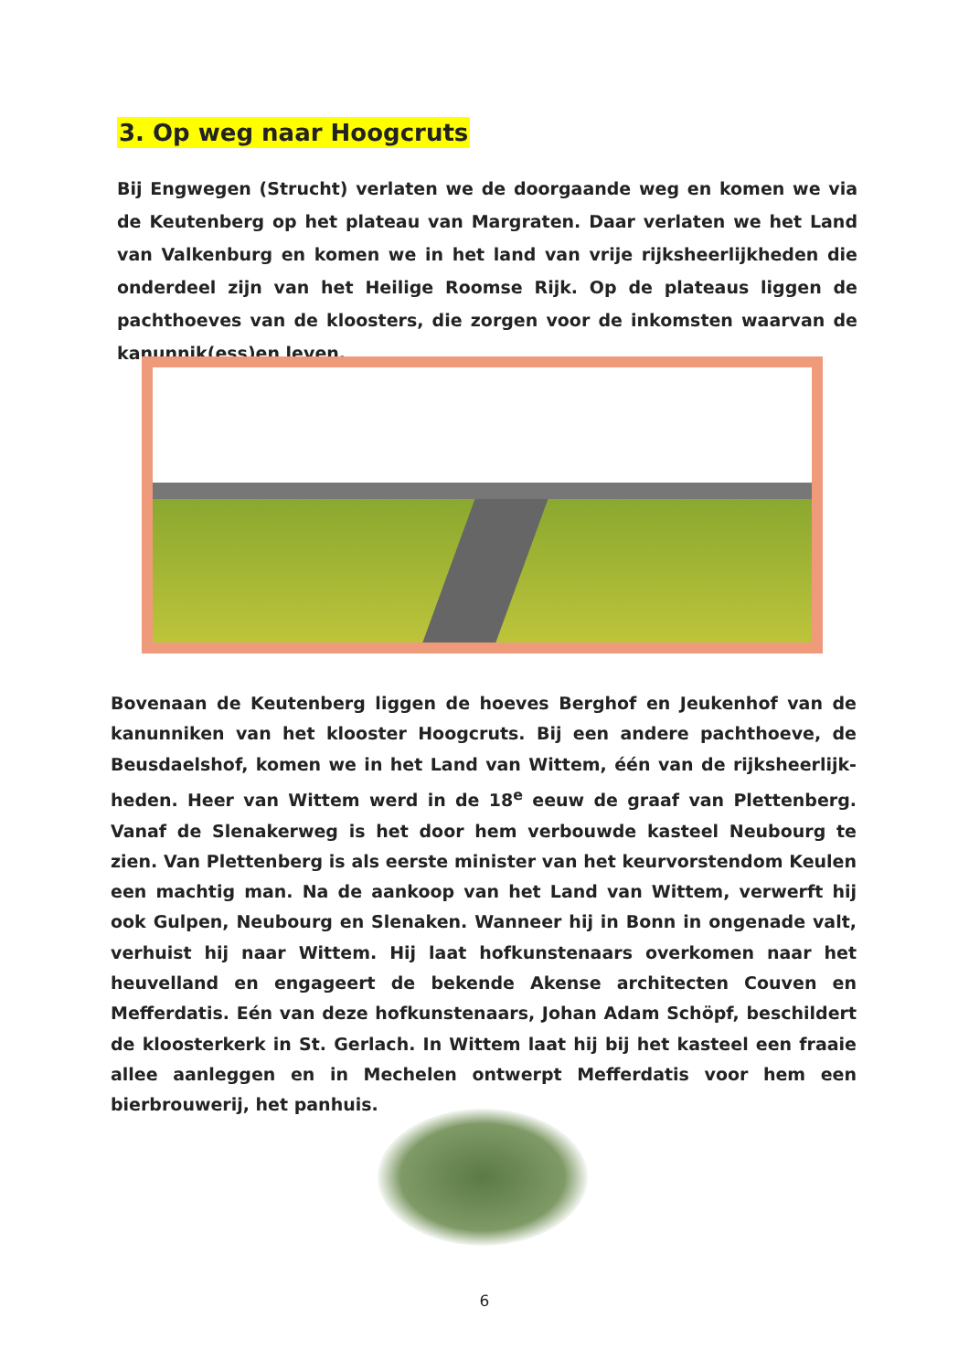3. Op weg naar Hoogcruts
Bij Engwegen (Strucht) verlaten we de doorgaande weg en komen we via de Keutenberg op het plateau van Margraten. Daar verlaten we het Land van Valkenburg en komen we in het land van vrije rijksheerlijkheden die onderdeel zijn van het Heilige Roomse Rijk. Op de plateaus liggen de pachthoeves van de kloosters, die zorgen voor de inkomsten waarvan de kanunnik(ess)en leven.
Bovenaan de Keutenberg liggen de hoeves Berghof en Jeukenhof van de kanunniken van het klooster Hoogcruts. Bij een andere pachthoeve, de Beusdaelshof, komen we in het Land van Wittem, één van de rijksheerlijk-heden. Heer van Wittem werd in de 18<sup>e</sup> eeuw de graaf van Plettenberg. Vanaf de Slenakerweg is het door hem verbouwde kasteel Neubourg te zien. Van Plettenberg is als eerste minister van het keurvorstendom Keulen een machtig man. Na de aankoop van het Land van Wittem, verwerft hij ook Gulpen, Neubourg en Slenaken. Wanneer hij in Bonn in ongenade valt, verhuist hij naar Wittem. Hij laat hofkunstenaars overkomen naar het heuvelland en engageert de bekende Akense architecten Couven en Mefferdatis. Eén van deze hofkunstenaars, Johan Adam Schöpf, beschildert de kloosterkerk in St. Gerlach. In Wittem laat hij bij het kasteel een fraaie allee aanleggen en in Mechelen ontwerpt Mefferdatis voor hem een bierbrouwerij, het panhuis.
6